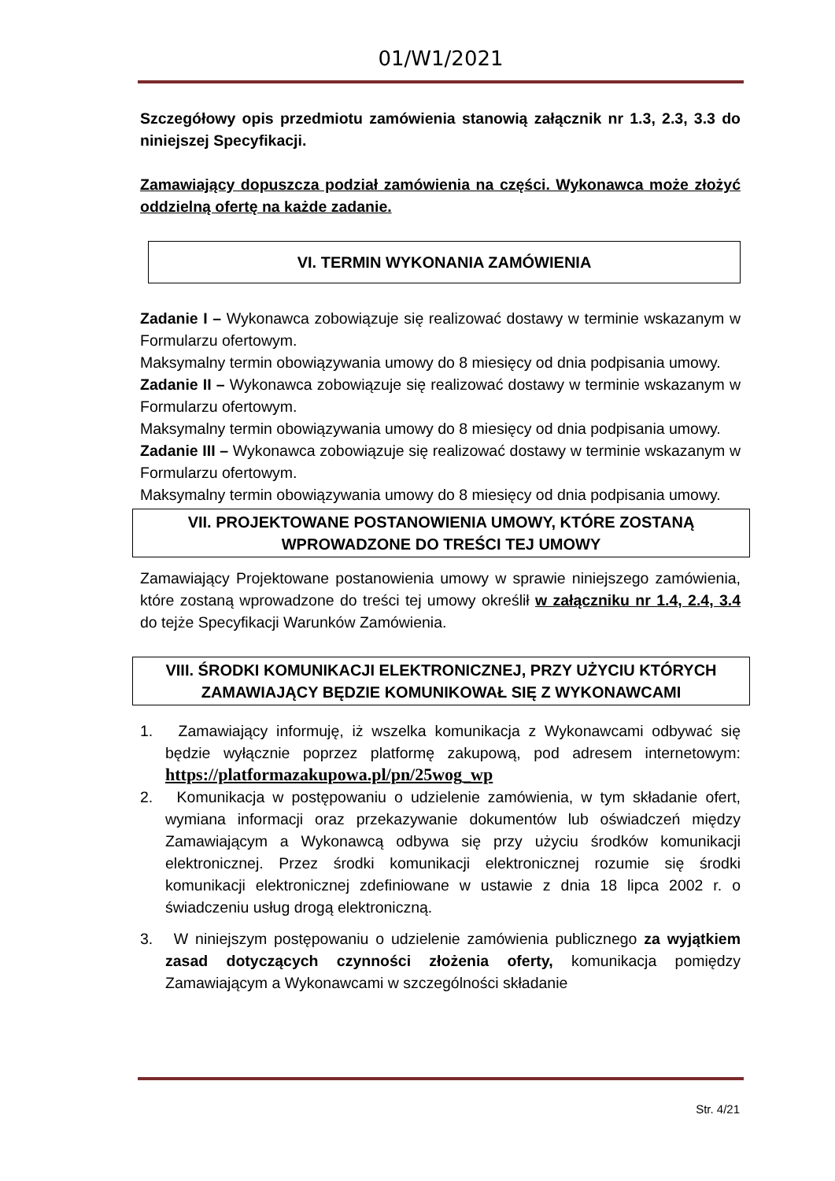01/W1/2021
Szczegółowy opis przedmiotu zamówienia stanowią załącznik nr 1.3, 2.3, 3.3 do niniejszej Specyfikacji.
Zamawiający dopuszcza podział zamówienia na części. Wykonawca może złożyć oddzielną ofertę na każde zadanie.
VI. TERMIN WYKONANIA ZAMÓWIENIA
Zadanie I – Wykonawca zobowiązuje się realizować dostawy w terminie wskazanym w Formularzu ofertowym.
Maksymalny termin obowiązywania umowy do 8 miesięcy od dnia podpisania umowy.
Zadanie II – Wykonawca zobowiązuje się realizować dostawy w terminie wskazanym w Formularzu ofertowym.
Maksymalny termin obowiązywania umowy do 8 miesięcy od dnia podpisania umowy.
Zadanie III – Wykonawca zobowiązuje się realizować dostawy w terminie wskazanym w Formularzu ofertowym.
Maksymalny termin obowiązywania umowy do 8 miesięcy od dnia podpisania umowy.
VII. PROJEKTOWANE POSTANOWIENIA UMOWY, KTÓRE ZOSTANĄ
WPROWADZONE DO TREŚCI TEJ UMOWY
Zamawiający Projektowane postanowienia umowy w sprawie niniejszego zamówienia, które zostaną wprowadzone do treści tej umowy określił w załączniku nr 1.4, 2.4, 3.4 do tejże Specyfikacji Warunków Zamówienia.
VIII. ŚRODKI KOMUNIKACJI ELEKTRONICZNEJ, PRZY UŻYCIU KTÓRYCH
ZAMAWIAJĄCY BĘDZIE KOMUNIKOWAŁ SIĘ Z WYKONAWCAMI
1. Zamawiający informuję, iż wszelka komunikacja z Wykonawcami odbywać się będzie wyłącznie poprzez platformę zakupową, pod adresem internetowym: https://platformazakupowa.pl/pn/25wog_wp
2. Komunikacja w postępowaniu o udzielenie zamówienia, w tym składanie ofert, wymiana informacji oraz przekazywanie dokumentów lub oświadczeń między Zamawiającym a Wykonawcą odbywa się przy użyciu środków komunikacji elektronicznej. Przez środki komunikacji elektronicznej rozumie się środki komunikacji elektronicznej zdefiniowane w ustawie z dnia 18 lipca 2002 r. o świadczeniu usług drogą elektroniczną.
3. W niniejszym postępowaniu o udzielenie zamówienia publicznego za wyjątkiem zasad dotyczących czynności złożenia oferty, komunikacja pomiędzy Zamawiającym a Wykonawcami w szczególności składanie
Str. 4/21